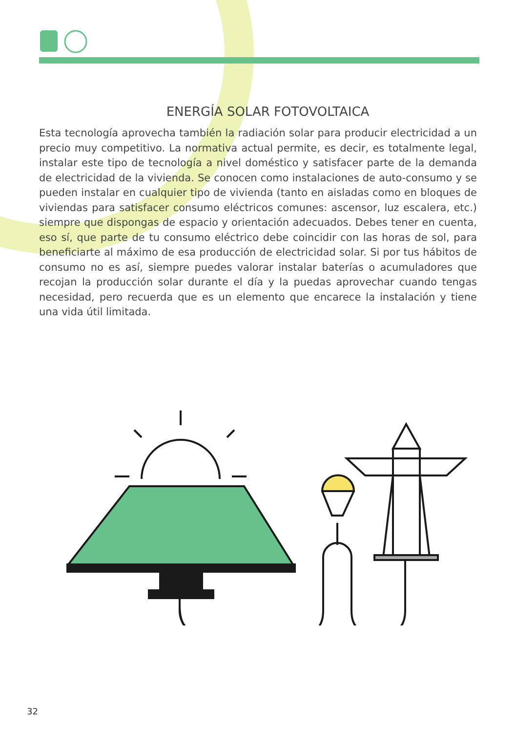ENERGÍA SOLAR FOTOVOLTAICA
Esta tecnología aprovecha también la radiación solar para producir electricidad a un precio muy competitivo. La normativa actual permite, es decir, es totalmente legal, instalar este tipo de tecnología a nivel doméstico y satisfacer parte de la demanda de electricidad de la vivienda. Se conocen como instalaciones de auto-consumo y se pueden instalar en cualquier tipo de vivienda (tanto en aisladas como en bloques de viviendas para satisfacer consumo eléctricos comunes: ascensor, luz escalera, etc.) siempre que dispongas de espacio y orientación adecuados. Debes tener en cuenta, eso sí, que parte de tu consumo eléctrico debe coincidir con las horas de sol, para beneficiarte al máximo de esa producción de electricidad solar. Si por tus hábitos de consumo no es así, siempre puedes valorar instalar baterías o acumuladores que recojan la producción solar durante el día y la puedas aprovechar cuando tengas necesidad, pero recuerda que es un elemento que encarece la instalación y tiene una vida útil limitada.
32